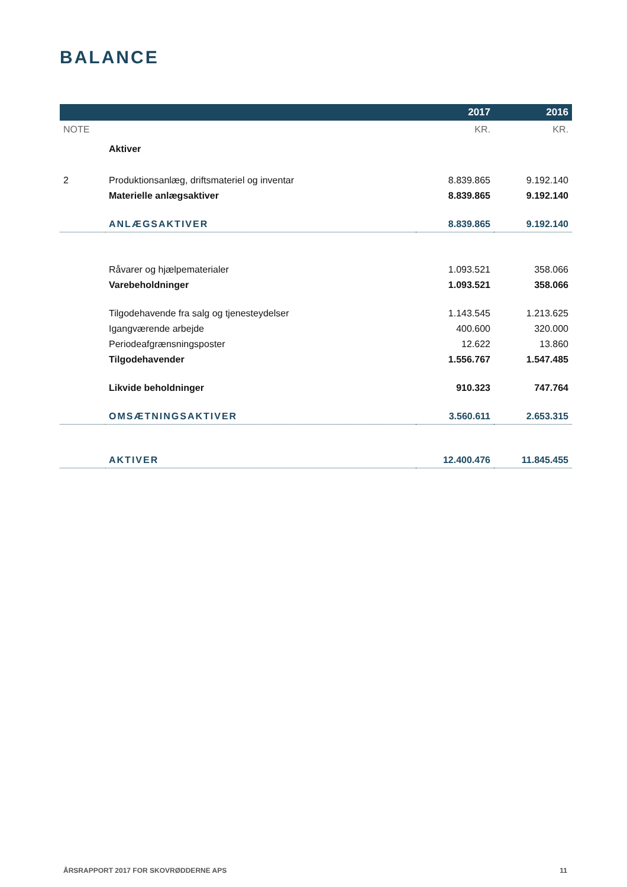BALANCE
| | | 2017 | 2016 |
| --- | --- | --- | --- |
| NOTE | | KR. | KR. |
| | Aktiver | | |
| 2 | Produktionsanlæg, driftsmateriel og inventar | 8.839.865 | 9.192.140 |
| | Materielle anlægsaktiver | 8.839.865 | 9.192.140 |
| | ANLÆGSAKTIVER | 8.839.865 | 9.192.140 |
| | Råvarer og hjælpematerialer | 1.093.521 | 358.066 |
| | Varebeholdninger | 1.093.521 | 358.066 |
| | Tilgodehavende fra salg og tjenesteydelser | 1.143.545 | 1.213.625 |
| | Igangværende arbejde | 400.600 | 320.000 |
| | Periodeafgrænsningsposter | 12.622 | 13.860 |
| | Tilgodehavender | 1.556.767 | 1.547.485 |
| | Likvide beholdninger | 910.323 | 747.764 |
| | OMSÆTNINGSAKTIVER | 3.560.611 | 2.653.315 |
| | AKTIVER | 12.400.476 | 11.845.455 |
ÅRSRAPPORT 2017 FOR SKOVRØDDERNE APS 11